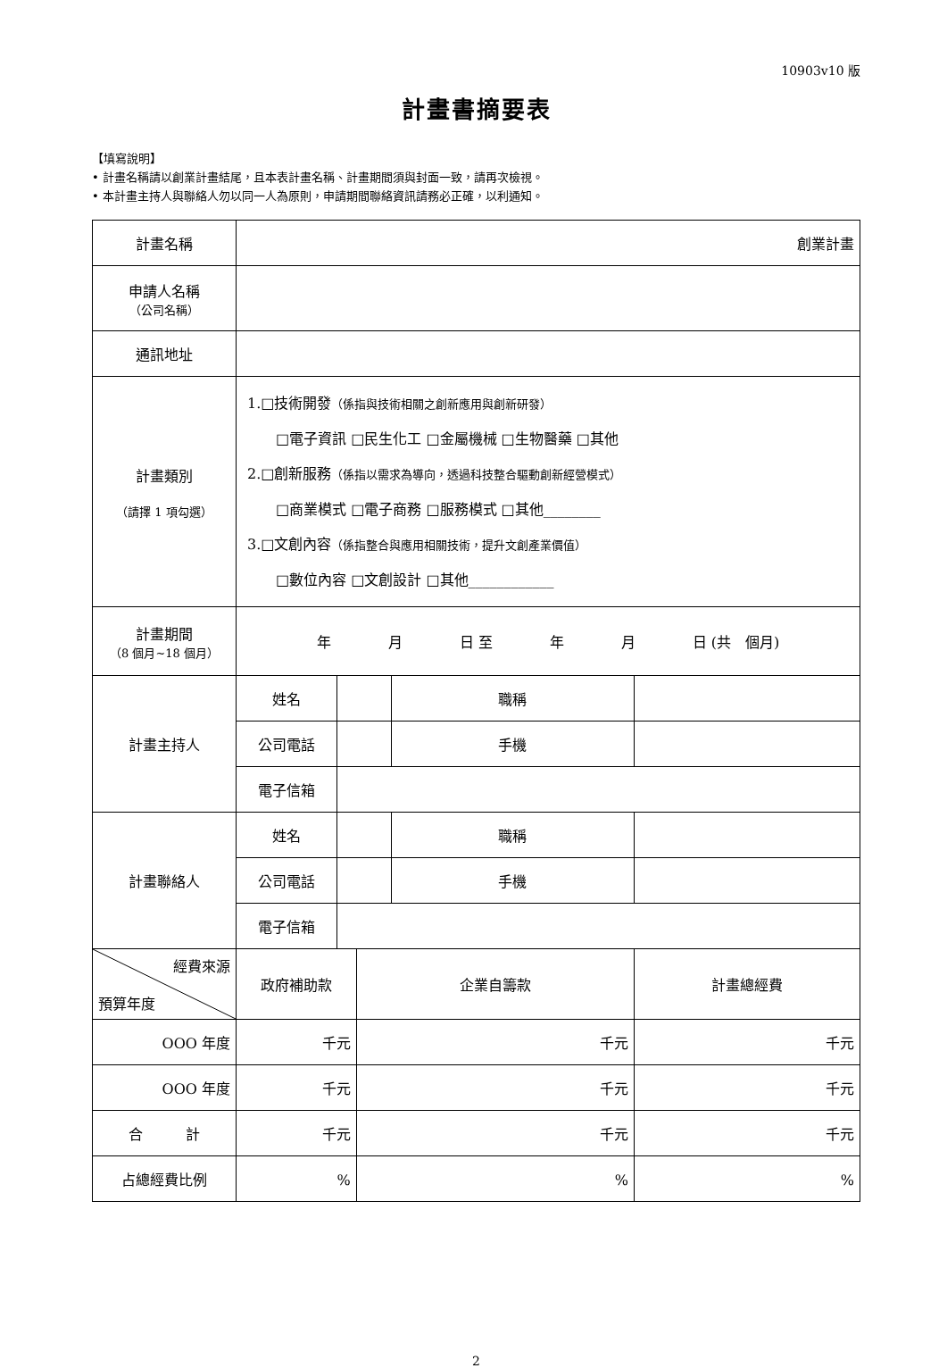10903v10 版
計畫書摘要表
【填寫說明】
• 計畫名稱請以創業計畫結尾，且本表計畫名稱、計畫期間須與封面一致，請再次檢視。
• 本計畫主持人與聯絡人勿以同一人為原則，申請期間聯絡資訊請務必正確，以利通知。
| 計畫名稱 | 創業計畫 | | | | |
| 申請人名稱 （公司名稱） | | | | | |
| 通訊地址 | | | | | |
| 計畫類別 （請擇 1 項勾選） | 1.□技術開發 （係指與技術相關之創新應用與創新研發） □電子資訊 □民生化工 □金屬機械 □生物醫藥 □其他 2.□創新服務 （係指以需求為導向，透過科技整合驅動創新經營模式） □商業模式 □電子商務 □服務模式 □其他________ 3.□文創內容 （係指整合與應用相關技術，提升文創產業價值） □數位內容 □文創設計 □其他____________ | | | | |
| 計畫期間 （8 個月~18 個月） | 年 月 日 至 年 月 日 (共 個月) | | | | |
| 計畫主持人 | 姓名 | | | 職稱 | |
| | 公司電話 | | | 手機 | |
| | 電子信箱 | | | | |
| 計畫聯絡人 | 姓名 | | | 職稱 | |
| | 公司電話 | | | 手機 | |
| | 電子信箱 | | | | |
| 經費來源 預算年度 | 政府補助款 | | 企業自籌款 | | 計畫總經費 |
| OOO 年度 | 千元 | | 千元 | | 千元 |
| OOO 年度 | 千元 | | 千元 | | 千元 |
| 合 計 | 千元 | | 千元 | | 千元 |
| 占總經費比例 | % | | % | | % |
2